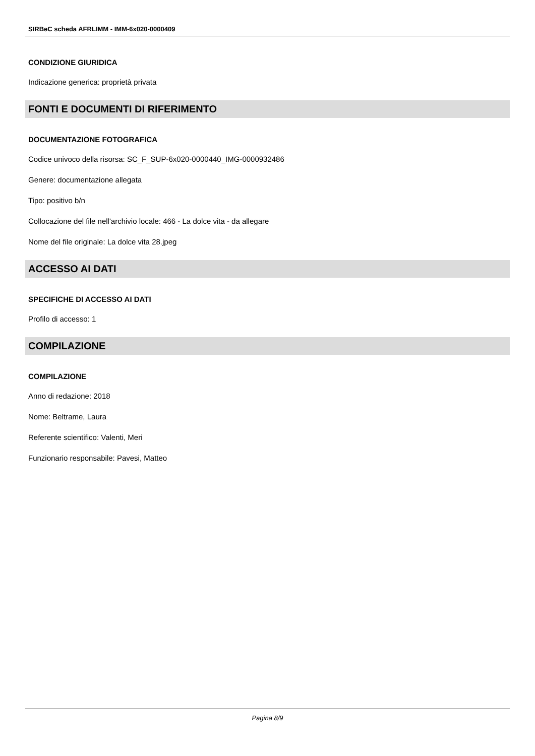SIRBeC scheda AFRLIMM - IMM-6x020-0000409
CONDIZIONE GIURIDICA
Indicazione generica: proprietà privata
FONTI E DOCUMENTI DI RIFERIMENTO
DOCUMENTAZIONE FOTOGRAFICA
Codice univoco della risorsa: SC_F_SUP-6x020-0000440_IMG-0000932486
Genere: documentazione allegata
Tipo: positivo b/n
Collocazione del file nell'archivio locale: 466 - La dolce vita - da allegare
Nome del file originale: La dolce vita 28.jpeg
ACCESSO AI DATI
SPECIFICHE DI ACCESSO AI DATI
Profilo di accesso: 1
COMPILAZIONE
COMPILAZIONE
Anno di redazione: 2018
Nome: Beltrame, Laura
Referente scientifico: Valenti, Meri
Funzionario responsabile: Pavesi, Matteo
Pagina 8/9